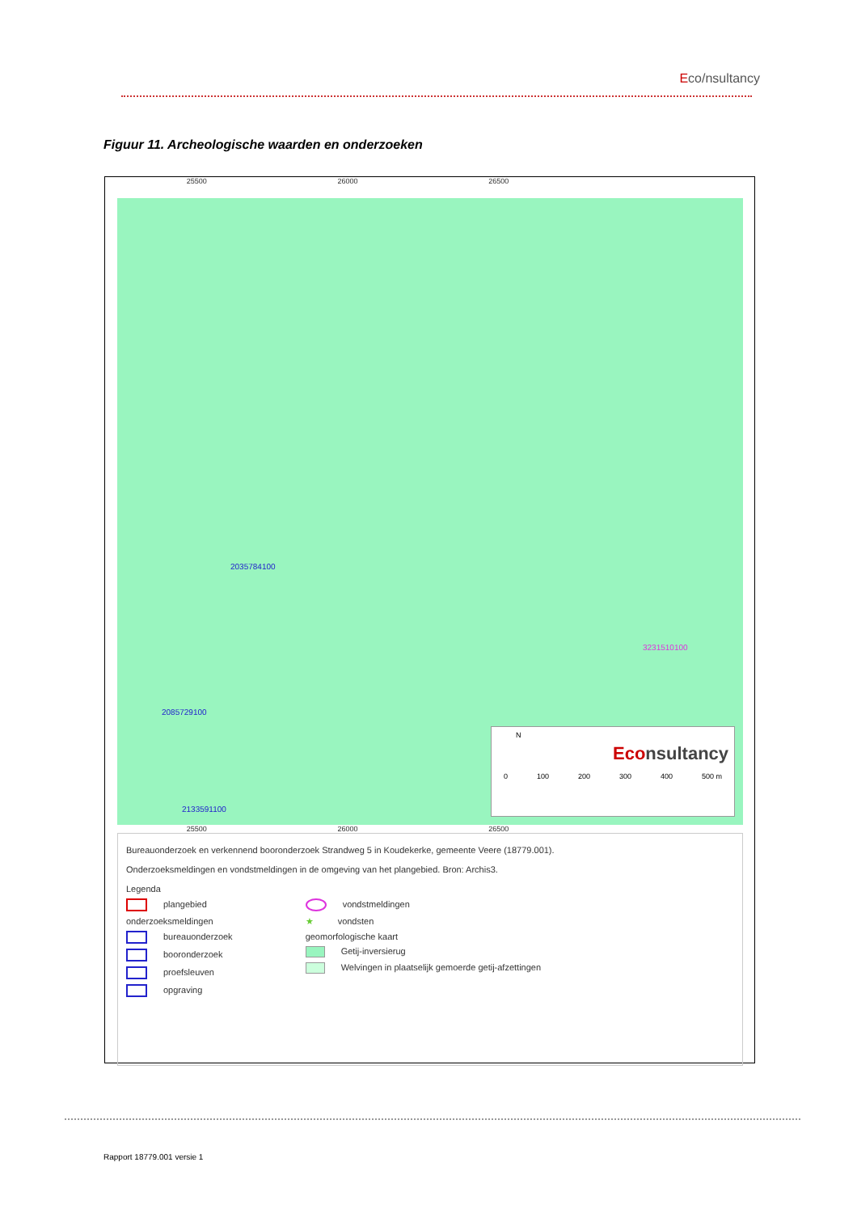Eco/nsultancy
Figuur 11. Archeologische waarden en onderzoeken
25500 26000 26500
2035784100
2085729100
2133591100
3231510100
N
Econsultancy
0 100 200 300 400 500 m
25500 26000 26500
Bureauonderzoek en verkennend booronderzoek Strandweg 5 in Koudekerke, gemeente Veere (18779.001).
Onderzoeksmeldingen en vondstmeldingen in de omgeving van het plangebied. Bron: Archis3.
Legenda
plangebied
onderzoeksmeldingen
bureauonderzoek
booronderzoek
proefsleuven
opgraving
vondstmeldingen
★ vondsten
geomorfologische kaart
Getij-inversierug
Welvingen in plaatselijk gemoerde getij-afzettingen
Rapport 18779.001 versie 1